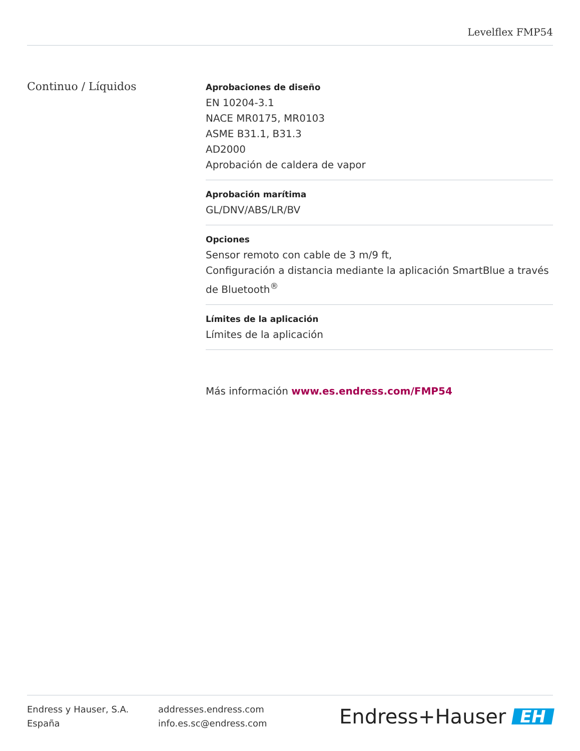Levelflex FMP54
Continuo / Líquidos
Aprobaciones de diseño
EN 10204-3.1
NACE MR0175, MR0103
ASME B31.1, B31.3
AD2000
Aprobación de caldera de vapor
Aprobación marítima
GL/DNV/ABS/LR/BV
Opciones
Sensor remoto con cable de 3 m/9 ft,
Configuración a distancia mediante la aplicación SmartBlue a través de Bluetooth<sup>®</sup>
Límites de la aplicación
Límites de la aplicación
Más información www.es.endress.com/FMP54
Endress y Hauser, S.A.
España
addresses.endress.com
info.es.sc@endress.com
Endress+Hauser EH